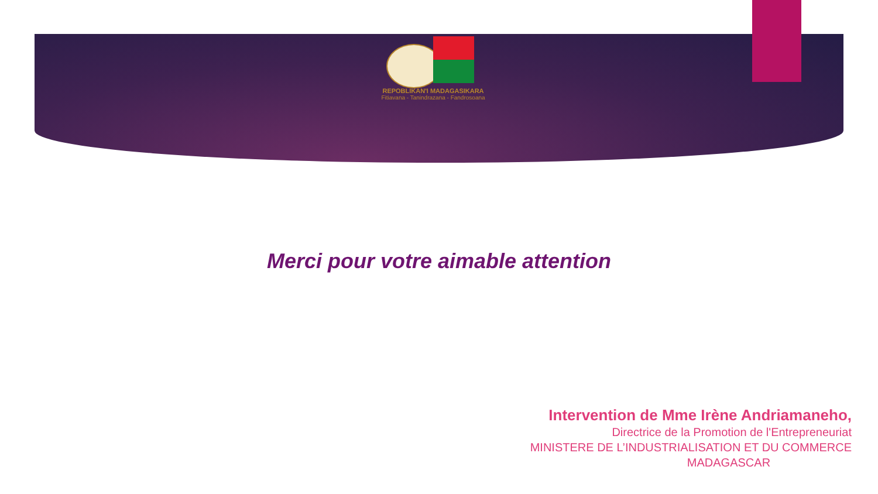REPOBLIKAN'I MADAGASIKARA
Fitiavana - Tanindrazana - Fandrosoana
Merci pour votre aimable attention
Intervention de Mme Irène Andriamaneho,
Directrice de la Promotion de l'Entrepreneuriat
MINISTERE DE L’INDUSTRIALISATION ET DU COMMERCE
MADAGASCAR